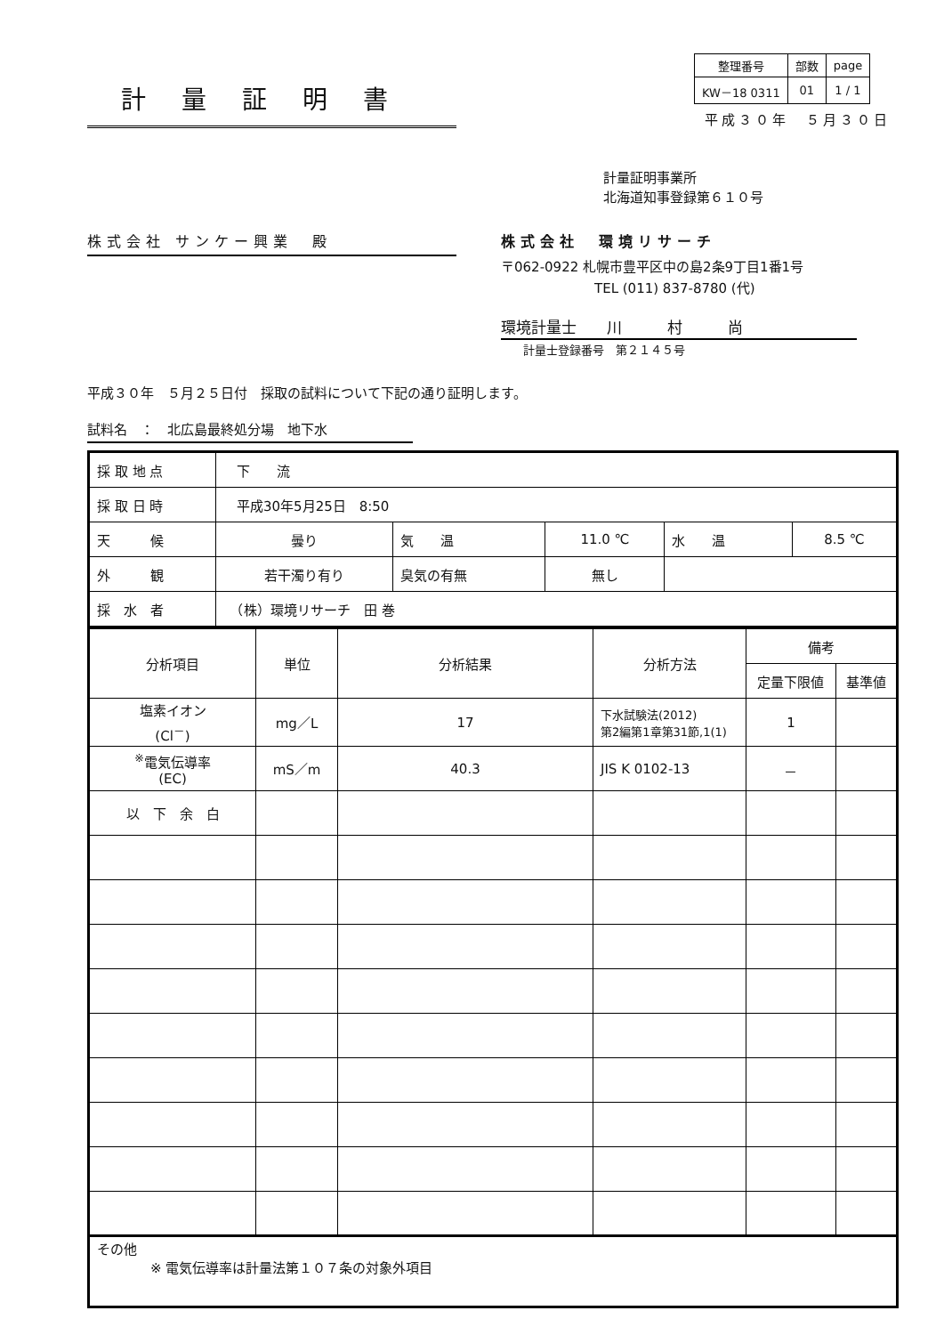計量証明書
| 整理番号 | 部数 | page |
| KW－18 0311 | 01 | 1 / 1 |
平成３０年　５月３０日
計量証明事業所
北海道知事登録第６１０号
株式会社 サンケー興業　殿 株式会社　環境リサーチ
〒062-0922 札幌市豊平区中の島2条9丁目1番1号
TEL (011) 837-8780 (代)
環境計量士　　川　　　村　　　尚
計量士登録番号　第２１４５号
平成３０年　５月２５日付　採取の試料について下記の通り証明します。
試料名　：　北広島最終処分場　地下水
| 採 取 地 点 | 下 流 | | | | |
| 採 取 日 時 | 平成30年5月25日 8:50 | | | | |
| 天 候 | 曇り | 気 温 | 11.0 ℃ | 水 温 | 8.5 ℃ |
| 外 観 | 若干濁り有り | 臭気の有無 | 無し | | |
| 採 水 者 | （株）環境リサーチ 田 巻 | | | | |
| 分析項目 | 単位 | 分析結果 | 分析方法 | 備考 | |
| --- | --- | --- | --- | --- | --- |
| | | | | 定量下限値 | 基準値 |
| 塩素イオン (Cl<sup>－</sup>) | mg／L | 17 | 下水試験法(2012) 第2編第1章第31節,1(1) | 1 | |
| <sup>※</sup>電気伝導率 (EC) | mS／m | 40.3 | JIS K 0102-13 | － | |
| 以 下 余 白 | | | | | |
| その他 ※ 電気伝導率は計量法第１０７条の対象外項目 | | | | | |